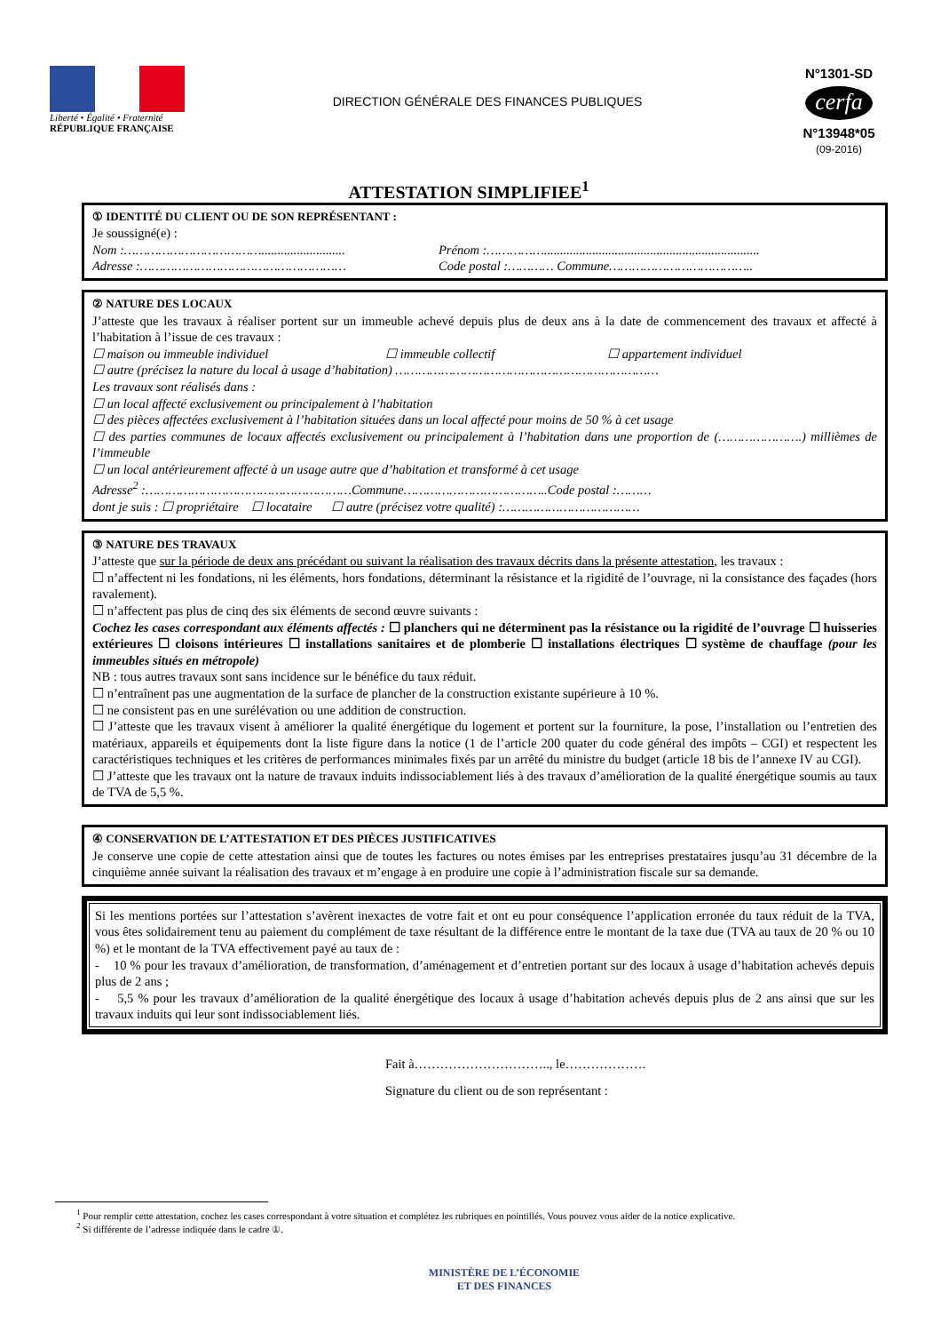Liberté • Égalité • Fraternité
RÉPUBLIQUE FRANÇAISE
DIRECTION GÉNÉRALE DES FINANCES PUBLIQUES
N°1301-SD
cerfa
N°13948*05
(09-2016)
ATTESTATION SIMPLIFIEE<sup>1</sup>
① IDENTITÉ DU CLIENT OU DE SON REPRÉSENTANT :
Je soussigné(e) :
Nom :……………………………….......................... Prénom :……………...................................................................
Adresse :……………………………………………… Code postal :………… Commune………………………………..
② NATURE DES LOCAUX
J’atteste que les travaux à réaliser portent sur un immeuble achevé depuis plus de deux ans à la date de commencement des travaux et affecté à l’habitation à l’issue de ces travaux :
☐ maison ou immeuble individuel ☐ immeuble collectif ☐ appartement individuel
☐ autre (précisez la nature du local à usage d’habitation) ……………………………………………………………
Les travaux sont réalisés dans :
☐ un local affecté exclusivement ou principalement à l’habitation
☐ des pièces affectées exclusivement à l’habitation situées dans un local affecté pour moins de 50 % à cet usage
☐ des parties communes de locaux affectés exclusivement ou principalement à l’habitation dans une proportion de (………………….) millièmes de l’immeuble
☐ un local antérieurement affecté à un usage autre que d’habitation et transformé à cet usage
Adresse<sup>2</sup> :………………………………………………Commune………………………………..Code postal :………
dont je suis : ☐ propriétaire ☐ locataire ☐ autre (précisez votre qualité) :………………………………
③ NATURE DES TRAVAUX
J’atteste que sur la période de deux ans précédant ou suivant la réalisation des travaux décrits dans la présente attestation, les travaux :
☐ n’affectent ni les fondations, ni les éléments, hors fondations, déterminant la résistance et la rigidité de l’ouvrage, ni la consistance des façades (hors ravalement).
☐ n’affectent pas plus de cinq des six éléments de second œuvre suivants :
Cochez les cases correspondant aux éléments affectés : ☐ planchers qui ne déterminent pas la résistance ou la rigidité de l’ouvrage ☐ huisseries extérieures ☐ cloisons intérieures ☐ installations sanitaires et de plomberie ☐ installations électriques ☐ système de chauffage (pour les immeubles situés en métropole)
NB : tous autres travaux sont sans incidence sur le bénéfice du taux réduit.
☐ n’entraînent pas une augmentation de la surface de plancher de la construction existante supérieure à 10 %.
☐ ne consistent pas en une surélévation ou une addition de construction.
☐ J’atteste que les travaux visent à améliorer la qualité énergétique du logement et portent sur la fourniture, la pose, l’installation ou l’entretien des matériaux, appareils et équipements dont la liste figure dans la notice (1 de l’article 200 quater du code général des impôts – CGI) et respectent les caractéristiques techniques et les critères de performances minimales fixés par un arrêté du ministre du budget (article 18 bis de l’annexe IV au CGI).
☐ J’atteste que les travaux ont la nature de travaux induits indissociablement liés à des travaux d’amélioration de la qualité énergétique soumis au taux de TVA de 5,5 %.
④ CONSERVATION DE L’ATTESTATION ET DES PIÈCES JUSTIFICATIVES
Je conserve une copie de cette attestation ainsi que de toutes les factures ou notes émises par les entreprises prestataires jusqu’au 31 décembre de la cinquième année suivant la réalisation des travaux et m’engage à en produire une copie à l’administration fiscale sur sa demande.
Si les mentions portées sur l’attestation s’avèrent inexactes de votre fait et ont eu pour conséquence l’application erronée du taux réduit de la TVA, vous êtes solidairement tenu au paiement du complément de taxe résultant de la différence entre le montant de la taxe due (TVA au taux de 20 % ou 10 %) et le montant de la TVA effectivement payé au taux de :
- 10 % pour les travaux d’amélioration, de transformation, d’aménagement et d’entretien portant sur des locaux à usage d’habitation achevés depuis plus de 2 ans ;
- 5,5 % pour les travaux d’amélioration de la qualité énergétique des locaux à usage d’habitation achevés depuis plus de 2 ans ainsi que sur les travaux induits qui leur sont indissociablement liés.
Fait à………………………….., le……………….
Signature du client ou de son représentant :
<sup>1</sup> Pour remplir cette attestation, cochez les cases correspondant à votre situation et complétez les rubriques en pointillés. Vous pouvez vous aider de la notice explicative.
<sup>2</sup> Si différente de l’adresse indiquée dans le cadre ①.
MINISTÈRE DE L’ÉCONOMIE
ET DES FINANCES